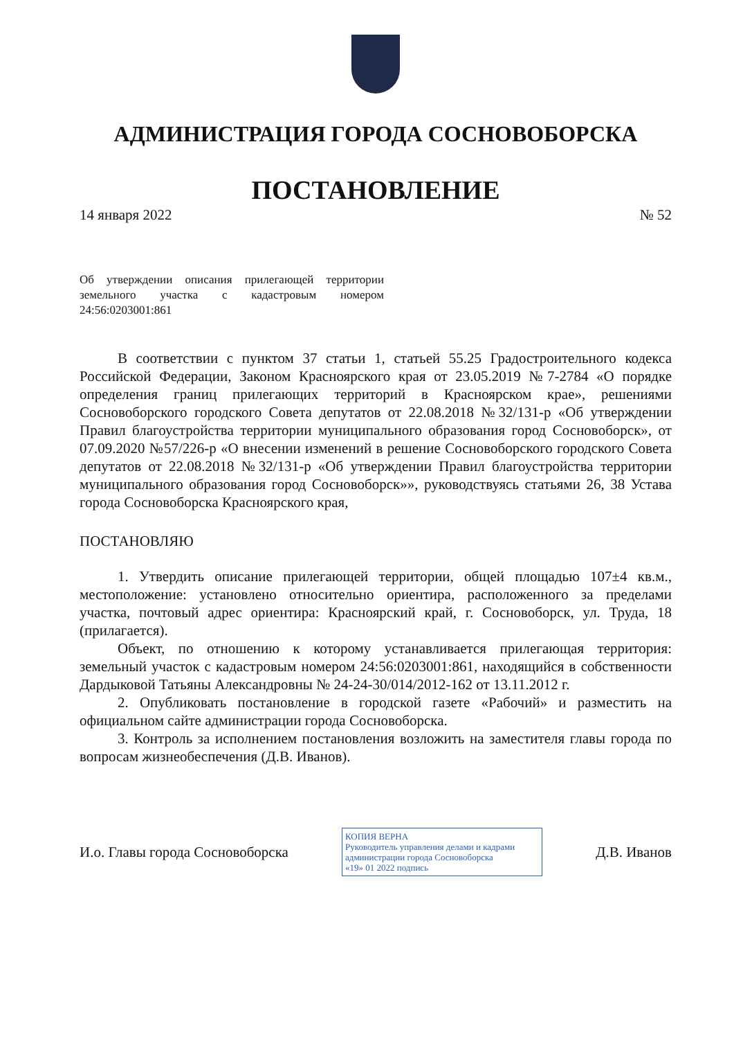АДМИНИСТРАЦИЯ ГОРОДА СОСНОВОБОРСКА
ПОСТАНОВЛЕНИЕ
14 января 2022 № 52
Об утверждении описания прилегающей территории земельного участка с кадастровым номером 24:56:0203001:861
В соответствии с пунктом 37 статьи 1, статьей 55.25 Градостроительного кодекса Российской Федерации, Законом Красноярского края от 23.05.2019 №7-2784 «О порядке определения границ прилегающих территорий в Красноярском крае», решениями Сосновоборского городского Совета депутатов от 22.08.2018 №32/131-р «Об утверждении Правил благоустройства территории муниципального образования город Сосновоборск», от 07.09.2020 №57/226-р «О внесении изменений в решение Сосновоборского городского Совета депутатов от 22.08.2018 №32/131-р «Об утверждении Правил благоустройства территории муниципального образования город Сосновоборск»», руководствуясь статьями 26, 38 Устава города Сосновоборска Красноярского края,
ПОСТАНОВЛЯЮ
1. Утвердить описание прилегающей территории, общей площадью 107±4 кв.м., местоположение: установлено относительно ориентира, расположенного за пределами участка, почтовый адрес ориентира: Красноярский край, г. Сосновоборск, ул. Труда, 18 (прилагается).
Объект, по отношению к которому устанавливается прилегающая территория: земельный участок с кадастровым номером 24:56:0203001:861, находящийся в собственности Дардыковой Татьяны Александровны № 24-24-30/014/2012-162 от 13.11.2012 г.
2. Опубликовать постановление в городской газете «Рабочий» и разместить на официальном сайте администрации города Сосновоборска.
3. Контроль за исполнением постановления возложить на заместителя главы города по вопросам жизнеобеспечения (Д.В. Иванов).
И.о. Главы города Сосновоборска
КОПИЯ ВЕРНА
Руководитель управления делами и кадрами администрации города Сосновоборска
«19» 01 2022 подпись
Д.В. Иванов